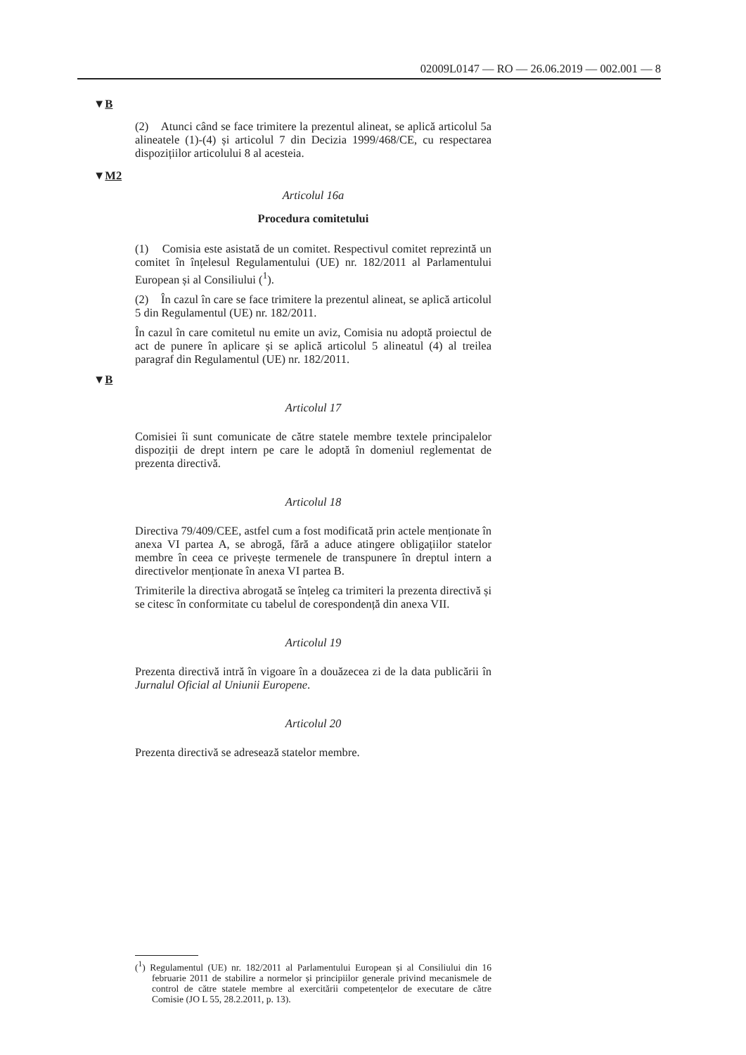02009L0147 — RO — 26.06.2019 — 002.001 — 8
▼B
(2) Atunci când se face trimitere la prezentul alineat, se aplică articolul 5a alineatele (1)-(4) și articolul 7 din Decizia 1999/468/CE, cu respectarea dispozițiilor articolului 8 al acesteia.
▼M2
Articolul 16a
Procedura comitetului
(1) Comisia este asistată de un comitet. Respectivul comitet reprezintă un comitet în înțelesul Regulamentului (UE) nr. 182/2011 al Parlamentului European și al Consiliului (<sup>1</sup>).
(2) În cazul în care se face trimitere la prezentul alineat, se aplică articolul 5 din Regulamentul (UE) nr. 182/2011.
În cazul în care comitetul nu emite un aviz, Comisia nu adoptă proiectul de act de punere în aplicare și se aplică articolul 5 alineatul (4) al treilea paragraf din Regulamentul (UE) nr. 182/2011.
▼B
Articolul 17
Comisiei îi sunt comunicate de către statele membre textele principalelor dispoziții de drept intern pe care le adoptă în domeniul reglementat de prezenta directivă.
Articolul 18
Directiva 79/409/CEE, astfel cum a fost modificată prin actele menționate în anexa VI partea A, se abrogă, fără a aduce atingere obligațiilor statelor membre în ceea ce privește termenele de transpunere în dreptul intern a directivelor menționate în anexa VI partea B.
Trimiterile la directiva abrogată se înțeleg ca trimiteri la prezenta directivă și se citesc în conformitate cu tabelul de corespondență din anexa VII.
Articolul 19
Prezenta directivă intră în vigoare în a douăzecea zi de la data publicării în Jurnalul Oficial al Uniunii Europene.
Articolul 20
Prezenta directivă se adresează statelor membre.
(<sup>1</sup>) Regulamentul (UE) nr. 182/2011 al Parlamentului European și al Consiliului din 16 februarie 2011 de stabilire a normelor și principiilor generale privind mecanismele de control de către statele membre al exercitării competențelor de executare de către Comisie (JO L 55, 28.2.2011, p. 13).